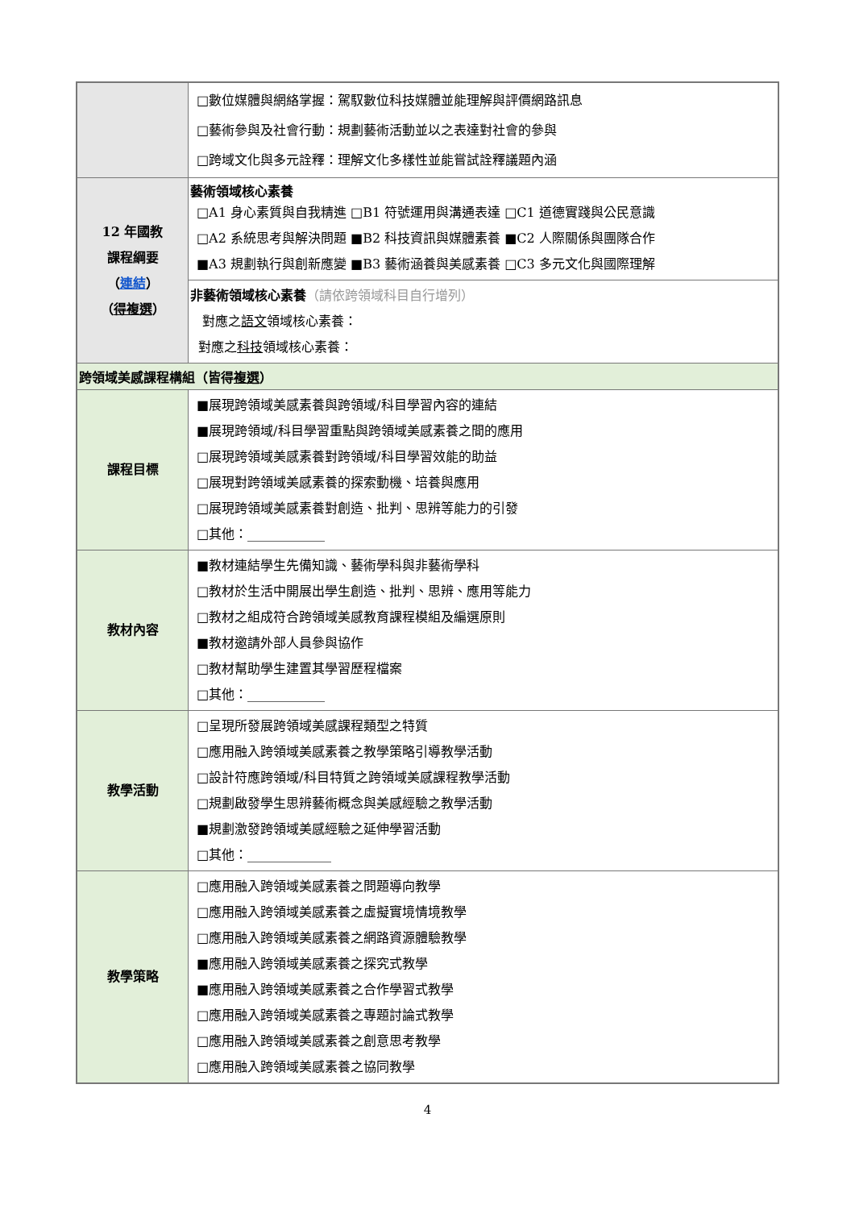| | □數位媒體與網絡掌握：駕馭數位科技媒體並能理解與評價網路訊息 □藝術參與及社會行動：規劃藝術活動並以之表達對社會的參與 □跨域文化與多元詮釋：理解文化多樣性並能嘗試詮釋議題內涵 |
| 12 年國教 課程綱要 （ 連結 ） （ 得複選 ） | 藝術領域核心素養 □A1 身心素質與自我精進 □B1 符號運用與溝通表達 □C1 道德實踐與公民意識 □A2 系統思考與解決問題 ■B2 科技資訊與媒體素養 ■C2 人際關係與團隊合作 ■A3 規劃執行與創新應變 ■B3 藝術涵養與美感素養 □C3 多元文化與國際理解 |
| | 非藝術領域核心素養 （請依跨領域科目自行增列） 對應之 語文 領域核心素養： 對應之 科技 領域核心素養： |
| 跨領域美感課程構組（皆得 複選 ） | |
| 課程目標 | ■展現跨領域美感素養與跨領域/科目學習內容的連結 ■展現跨領域/科目學習重點與跨領域美感素養之間的應用 □展現跨領域美感素養對跨領域/科目學習效能的助益 □展現對跨領域美感素養的探索動機、培養與應用 □展現跨領域美感素養對創造、批判、思辨等能力的引發 □其他：____________ |
| 教材內容 | ■教材連結學生先備知識、藝術學科與非藝術學科 □教材於生活中開展出學生創造、批判、思辨、應用等能力 □教材之組成符合跨領域美感教育課程模組及編選原則 ■教材邀請外部人員參與協作 □教材幫助學生建置其學習歷程檔案 □其他：____________ |
| 教學活動 | □呈現所發展跨領域美感課程類型之特質 □應用融入跨領域美感素養之教學策略引導教學活動 □設計符應跨領域/科目特質之跨領域美感課程教學活動 □規劃啟發學生思辨藝術概念與美感經驗之教學活動 ■規劃激發跨領域美感經驗之延伸學習活動 □其他：_____________ |
| 教學策略 | □應用融入跨領域美感素養之問題導向教學 □應用融入跨領域美感素養之虛擬實境情境教學 □應用融入跨領域美感素養之網路資源體驗教學 ■應用融入跨領域美感素養之探究式教學 ■應用融入跨領域美感素養之合作學習式教學 □應用融入跨領域美感素養之專題討論式教學 □應用融入跨領域美感素養之創意思考教學 □應用融入跨領域美感素養之協同教學 |
4